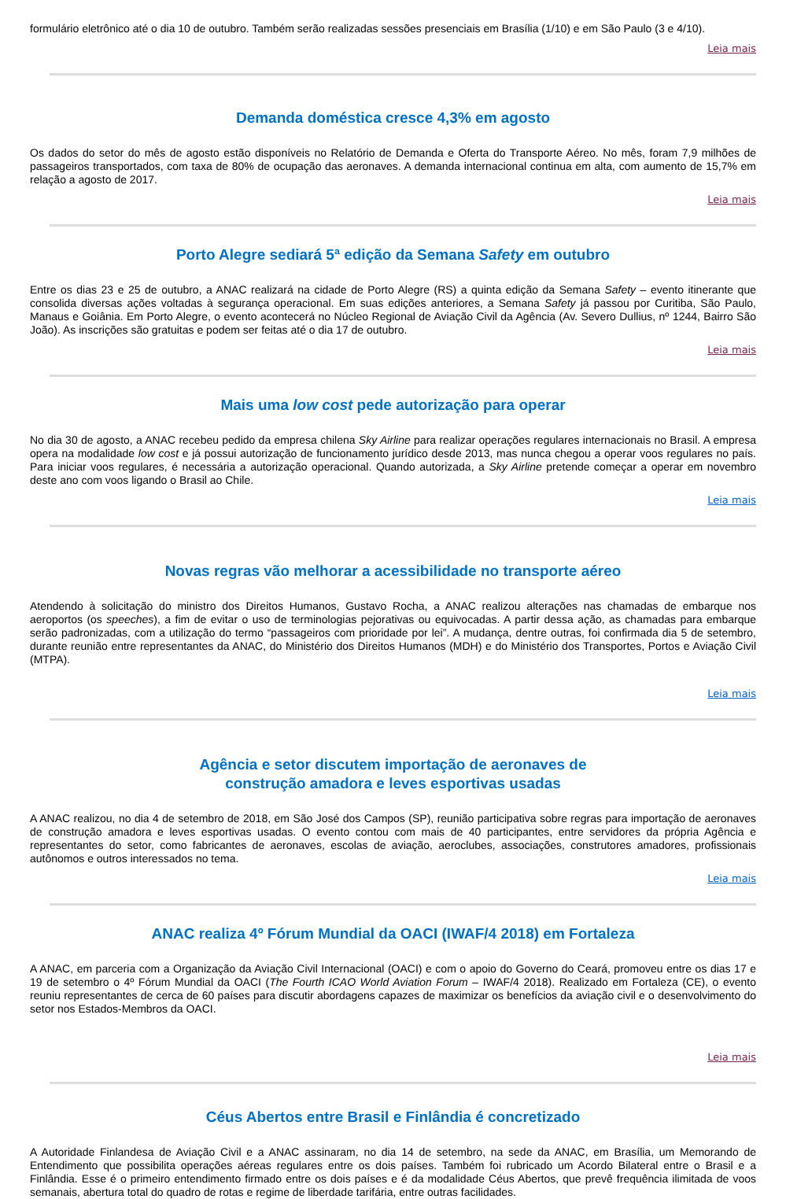formulário eletrônico até o dia 10 de outubro. Também serão realizadas sessões presenciais em Brasília (1/10) e em São Paulo (3 e 4/10).
Leia mais
Demanda doméstica cresce 4,3% em agosto
Os dados do setor do mês de agosto estão disponíveis no Relatório de Demanda e Oferta do Transporte Aéreo. No mês, foram 7,9 milhões de passageiros transportados, com taxa de 80% de ocupação das aeronaves. A demanda internacional continua em alta, com aumento de 15,7% em relação a agosto de 2017.
Leia mais
Porto Alegre sediará 5ª edição da Semana Safety em outubro
Entre os dias 23 e 25 de outubro, a ANAC realizará na cidade de Porto Alegre (RS) a quinta edição da Semana Safety – evento itinerante que consolida diversas ações voltadas à segurança operacional. Em suas edições anteriores, a Semana Safety já passou por Curitiba, São Paulo, Manaus e Goiânia. Em Porto Alegre, o evento acontecerá no Núcleo Regional de Aviação Civil da Agência (Av. Severo Dullius, nº 1244, Bairro São João). As inscrições são gratuitas e podem ser feitas até o dia 17 de outubro.
Leia mais
Mais uma low cost pede autorização para operar
No dia 30 de agosto, a ANAC recebeu pedido da empresa chilena Sky Airline para realizar operações regulares internacionais no Brasil. A empresa opera na modalidade low cost e já possui autorização de funcionamento jurídico desde 2013, mas nunca chegou a operar voos regulares no país. Para iniciar voos regulares, é necessária a autorização operacional. Quando autorizada, a Sky Airline pretende começar a operar em novembro deste ano com voos ligando o Brasil ao Chile.
Leia mais
Novas regras vão melhorar a acessibilidade no transporte aéreo
Atendendo à solicitação do ministro dos Direitos Humanos, Gustavo Rocha, a ANAC realizou alterações nas chamadas de embarque nos aeroportos (os speeches), a fim de evitar o uso de terminologias pejorativas ou equivocadas. A partir dessa ação, as chamadas para embarque serão padronizadas, com a utilização do termo “passageiros com prioridade por lei”. A mudança, dentre outras, foi confirmada dia 5 de setembro, durante reunião entre representantes da ANAC, do Ministério dos Direitos Humanos (MDH) e do Ministério dos Transportes, Portos e Aviação Civil (MTPA).
Leia mais
Agência e setor discutem importação de aeronaves de
construção amadora e leves esportivas usadas
A ANAC realizou, no dia 4 de setembro de 2018, em São José dos Campos (SP), reunião participativa sobre regras para importação de aeronaves de construção amadora e leves esportivas usadas. O evento contou com mais de 40 participantes, entre servidores da própria Agência e representantes do setor, como fabricantes de aeronaves, escolas de aviação, aeroclubes, associações, construtores amadores, profissionais autônomos e outros interessados no tema.
Leia mais
ANAC realiza 4º Fórum Mundial da OACI (IWAF/4 2018) em Fortaleza
A ANAC, em parceria com a Organização da Aviação Civil Internacional (OACI) e com o apoio do Governo do Ceará, promoveu entre os dias 17 e 19 de setembro o 4º Fórum Mundial da OACI (The Fourth ICAO World Aviation Forum – IWAF/4 2018). Realizado em Fortaleza (CE), o evento reuniu representantes de cerca de 60 países para discutir abordagens capazes de maximizar os benefícios da aviação civil e o desenvolvimento do setor nos Estados-Membros da OACI.
Leia mais
Céus Abertos entre Brasil e Finlândia é concretizado
A Autoridade Finlandesa de Aviação Civil e a ANAC assinaram, no dia 14 de setembro, na sede da ANAC, em Brasília, um Memorando de Entendimento que possibilita operações aéreas regulares entre os dois países. Também foi rubricado um Acordo Bilateral entre o Brasil e a Finlândia. Esse é o primeiro entendimento firmado entre os dois países e é da modalidade Céus Abertos, que prevê frequência ilimitada de voos semanais, abertura total do quadro de rotas e regime de liberdade tarifária, entre outras facilidades.